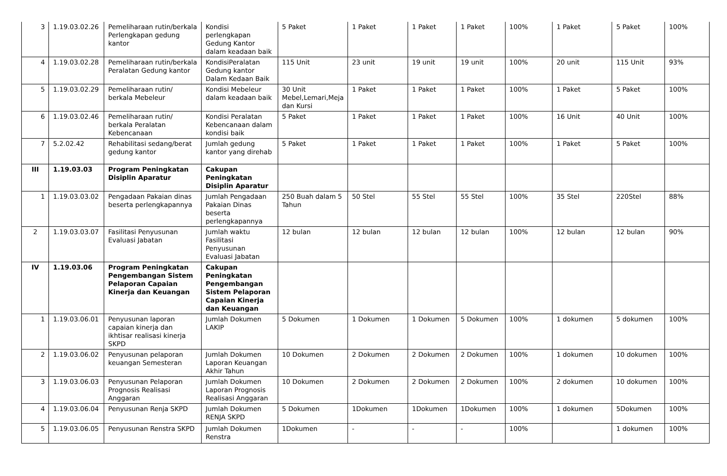| 3 | 1.19.03.02.26 | Pemeliharaan rutin/berkala Perlengkapan gedung kantor | Kondisi perlengkapan Gedung Kantor dalam keadaan baik | 5 Paket | 1 Paket | 1 Paket | 1 Paket | 100% | 1 Paket | 5 Paket | 100% |
| 4 | 1.19.03.02.28 | Pemeliharaan rutin/berkala Peralatan Gedung kantor | KondisiPeralatan Gedung kantor Dalam Kedaan Baik | 115 Unit | 23 unit | 19 unit | 19 unit | 100% | 20 unit | 115 Unit | 93% |
| 5 | 1.19.03.02.29 | Pemeliharaan rutin/ berkala Mebeleur | Kondisi Mebeleur dalam keadaan baik | 30 Unit Mebel,Lemari,Meja dan Kursi | 1 Paket | 1 Paket | 1 Paket | 100% | 1 Paket | 5 Paket | 100% |
| 6 | 1.19.03.02.46 | Pemeliharaan rutin/ berkala Peralatan Kebencanaan | Kondisi Peralatan Kebencanaan dalam kondisi baik | 5 Paket | 1 Paket | 1 Paket | 1 Paket | 100% | 16 Unit | 40 Unit | 100% |
| 7 | 5.2.02.42 | Rehabilitasi sedang/berat gedung kantor | Jumlah gedung kantor yang direhab | 5 Paket | 1 Paket | 1 Paket | 1 Paket | 100% | 1 Paket | 5 Paket | 100% |
| III | 1.19.03.03 | Program Peningkatan Disiplin Aparatur | Cakupan Peningkatan Disiplin Aparatur | | | | | | | | |
| 1 | 1.19.03.03.02 | Pengadaan Pakaian dinas beserta perlengkapannya | Jumlah Pengadaan Pakaian Dinas beserta perlengkapannya | 250 Buah dalam 5 Tahun | 50 Stel | 55 Stel | 55 Stel | 100% | 35 Stel | 220Stel | 88% |
| 2 | 1.19.03.03.07 | Fasilitasi Penyusunan Evaluasi Jabatan | Jumlah waktu Fasilitasi Penyusunan Evaluasi Jabatan | 12 bulan | 12 bulan | 12 bulan | 12 bulan | 100% | 12 bulan | 12 bulan | 90% |
| IV | 1.19.03.06 | Program Peningkatan Pengembangan Sistem Pelaporan Capaian Kinerja dan Keuangan | Cakupan Peningkatan Pengembangan Sistem Pelaporan Capaian Kinerja dan Keuangan | | | | | | | | |
| 1 | 1.19.03.06.01 | Penyusunan laporan capaian kinerja dan ikhtisar realisasi kinerja SKPD | Jumlah Dokumen LAKIP | 5 Dokumen | 1 Dokumen | 1 Dokumen | 5 Dokumen | 100% | 1 dokumen | 5 dokumen | 100% |
| 2 | 1.19.03.06.02 | Penyusunan pelaporan keuangan Semesteran | Jumlah Dokumen Laporan Keuangan Akhir Tahun | 10 Dokumen | 2 Dokumen | 2 Dokumen | 2 Dokumen | 100% | 1 dokumen | 10 dokumen | 100% |
| 3 | 1.19.03.06.03 | Penyusunan Pelaporan Prognosis Realisasi Anggaran | Jumlah Dokumen Laporan Prognosis Realisasi Anggaran | 10 Dokumen | 2 Dokumen | 2 Dokumen | 2 Dokumen | 100% | 2 dokumen | 10 dokumen | 100% |
| 4 | 1.19.03.06.04 | Penyusunan Renja SKPD | Jumlah Dokumen RENJA SKPD | 5 Dokumen | 1Dokumen | 1Dokumen | 1Dokumen | 100% | 1 dokumen | 5Dokumen | 100% |
| 5 | 1.19.03.06.05 | Penyusunan Renstra SKPD | Jumlah Dokumen Renstra | 1Dokumen | - | - | - | 100% | | 1 dokumen | 100% |